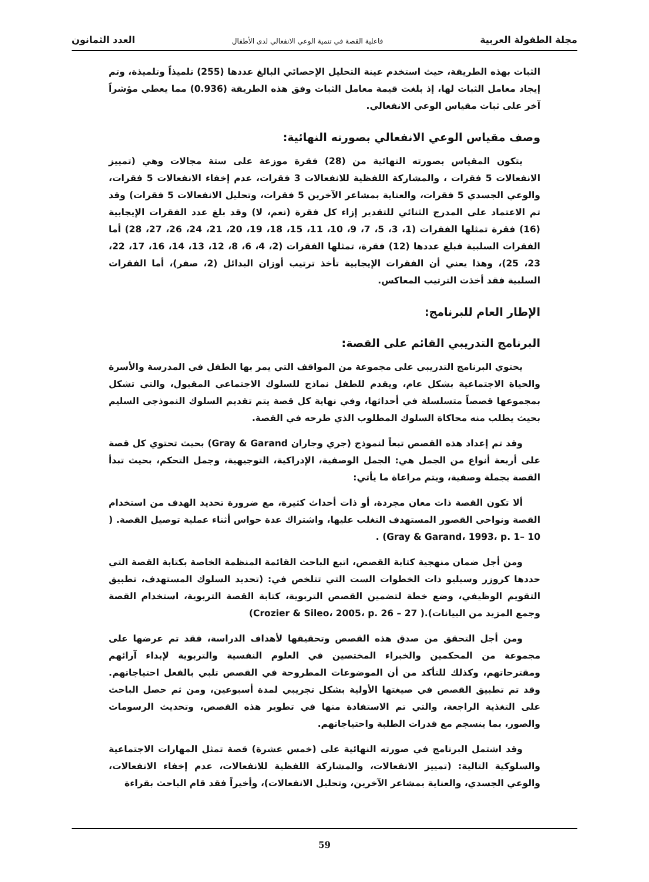مجلة الطفولة العربية فاعلية القصة في تنمية الوعي الانفعالي لدى الأطفال العدد الثمانون
الثبات بهذه الطريقة، حيث استخدم عينة التحليل الإحصائي البالغ عددها (255) تلميذاً وتلميذة، وتم إيجاد معامل الثبات لها، إذ بلغت قيمة معامل الثبات وفق هذه الطريقة (0.936) مما يعطي مؤشراً آخر على ثبات مقياس الوعي الانفعالي.
وصف مقياس الوعي الانفعالي بصورته النهائية:
يتكون المقياس بصورته النهائية من (28) فقرة موزعة على ستة مجالات وهي (تمييز الانفعالات 5 فقرات ، والمشاركة اللفظية للانفعالات 3 فقرات، عدم إخفاء الانفعالات 5 فقرات، والوعي الجسدي 5 فقرات، والعناية بمشاعر الآخرين 5 فقرات، وتحليل الانفعالات 5 فقرات) وقد تم الاعتماد على المدرج الثنائي للتقدير إزاء كل فقرة (نعم، لا) وقد بلغ عدد الفقرات الإيجابية (16) فقرة تمثلها الفقرات (1، 3، 5، 7، 9، 10، 11، 15، 18، 19، 20، 21، 24، 26، 27، 28) أما الفقرات السلبية فبلغ عددها (12) فقرة، تمثلها الفقرات (2، 4، 6، 8، 12، 13، 14، 16، 17، 22، 23، 25)، وهذا يعني أن الفقرات الإيجابية تأخذ ترتيب أوزان البدائل (2، صفر)، أما الفقرات السلبية فقد أخذت الترتيب المعاكس.
الإطار العام للبرنامج:
البرنامج التدريبي القائم على القصة:
يحتوي البرنامج التدريبي على مجموعة من المواقف التي يمر بها الطفل في المدرسة والأسرة والحياة الاجتماعية بشكل عام، ويقدم للطفل نماذج للسلوك الاجتماعي المقبول، والتي تشكل بمجموعها قصصاً متسلسلة في أحداثها، وفي نهاية كل قصة يتم تقديم السلوك النموذجي السليم بحيث يطلب منه محاكاة السلوك المطلوب الذي طرحه في القصة.
وقد تم إعداد هذه القصص تبعاً لنموذج (جري وجاران Gray & Garand) بحيث تحتوي كل قصة على أربعة أنواع من الجمل هي: الجمل الوصفية، الإدراكية، التوجيهية، وجمل التحكم، بحيث تبدأ القصة بجملة وصفية، ويتم مراعاة ما يأتي:
ألا تكون القصة ذات معان مجردة، أو ذات أحداث كثيرة، مع ضرورة تحديد الهدف من استخدام القصة ونواحي القصور المستهدف التغلب عليها، واشتراك عدة حواس أثناء عملية توصيل القصة. ( Gray & Garand، 1993، p. 1– 10) .
ومن أجل ضمان منهجية كتابة القصص، اتبع الباحث القائمة المنظمة الخاصة بكتابة القصة التي حددها كروزر وسيليو ذات الخطوات الست التي تتلخص في: (تحديد السلوك المستهدف، تطبيق التقويم الوظيفي، وضع خطة لتضمين القصص التربوية، كتابة القصة التربوية، استخدام القصة وجمع المزيد من البيانات).( Crozier & Sileo، 2005، p. 26 – 27)
ومن أجل التحقق من صدق هذه القصص وتحقيقها لأهداف الدراسة، فقد تم عرضها على مجموعة من المحكمين والخبراء المختصين في العلوم النفسية والتربوية لإبداء آرائهم ومقترحاتهم، وكذلك للتأكد من أن الموضوعات المطروحة في القصص تلبي بالفعل احتياجاتهم. وقد تم تطبيق القصص في صيغتها الأولية بشكل تجريبي لمدة أسبوعين، ومن ثم حصل الباحث على التغذية الراجعة، والتي تم الاستفادة منها في تطوير هذه القصص، وتحديث الرسومات والصور، بما ينسجم مع قدرات الطلبة واحتياجاتهم.
وقد اشتمل البرنامج في صورته النهائية على (خمس عشرة) قصة تمثل المهارات الاجتماعية والسلوكية التالية: (تمييز الانفعالات، والمشاركة اللفظية للانفعالات، عدم إخفاء الانفعالات، والوعي الجسدي، والعناية بمشاعر الآخرين، وتحليل الانفعالات)، وأخيراً فقد قام الباحث بقراءة
59